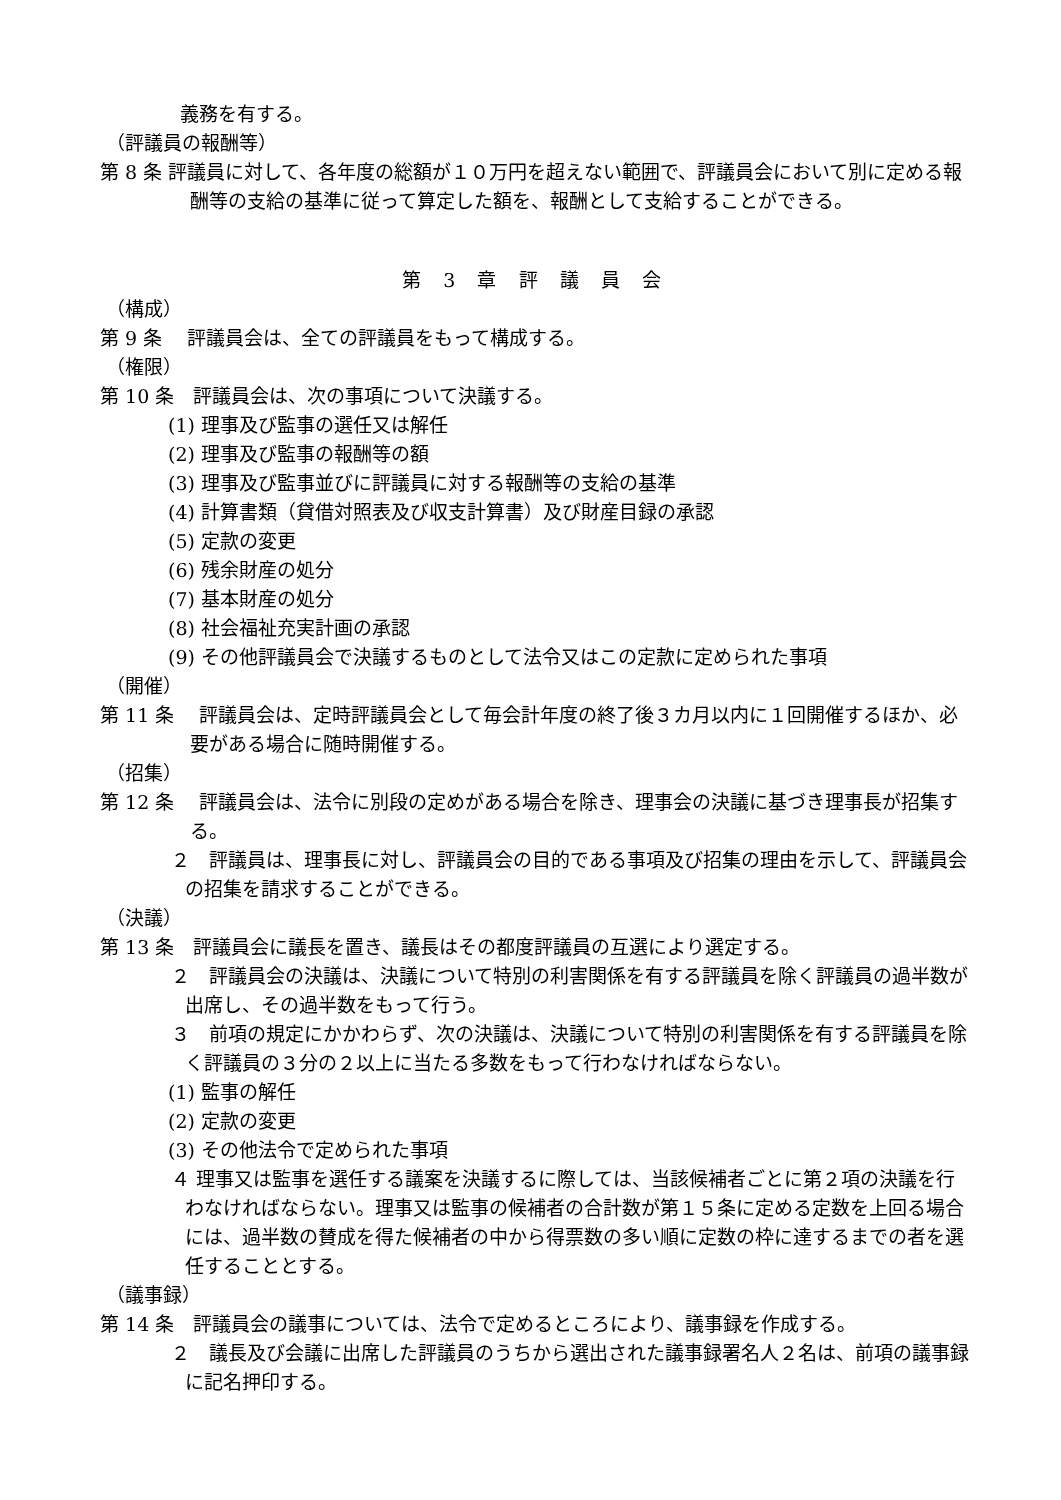義務を有する。
（評議員の報酬等）
第 8 条 評議員に対して、各年度の総額が１０万円を超えない範囲で、評議員会において別に定める報酬等の支給の基準に従って算定した額を、報酬として支給することができる。
第 3 章 評 議 員 会
（構成）
第 9 条　 評議員会は、全ての評議員をもって構成する。
（権限）
第 10 条　評議員会は、次の事項について決議する。
(1) 理事及び監事の選任又は解任
(2) 理事及び監事の報酬等の額
(3) 理事及び監事並びに評議員に対する報酬等の支給の基準
(4) 計算書類（貸借対照表及び収支計算書）及び財産目録の承認
(5) 定款の変更
(6) 残余財産の処分
(7) 基本財産の処分
(8) 社会福祉充実計画の承認
(9) その他評議員会で決議するものとして法令又はこの定款に定められた事項
（開催）
第 11 条　 評議員会は、定時評議員会として毎会計年度の終了後３カ月以内に１回開催するほか、必要がある場合に随時開催する。
（招集）
第 12 条　 評議員会は、法令に別段の定めがある場合を除き、理事会の決議に基づき理事長が招集する。
２　評議員は、理事長に対し、評議員会の目的である事項及び招集の理由を示して、評議員会の招集を請求することができる。
（決議）
第 13 条　評議員会に議長を置き、議長はその都度評議員の互選により選定する。
２　評議員会の決議は、決議について特別の利害関係を有する評議員を除く評議員の過半数が出席し、その過半数をもって行う。
３　前項の規定にかかわらず、次の決議は、決議について特別の利害関係を有する評議員を除く評議員の３分の２以上に当たる多数をもって行わなければならない。
(1) 監事の解任
(2) 定款の変更
(3) その他法令で定められた事項
４ 理事又は監事を選任する議案を決議するに際しては、当該候補者ごとに第２項の決議を行わなければならない。理事又は監事の候補者の合計数が第１５条に定める定数を上回る場合には、過半数の賛成を得た候補者の中から得票数の多い順に定数の枠に達するまでの者を選任することとする。
（議事録）
第 14 条　評議員会の議事については、法令で定めるところにより、議事録を作成する。
２　議長及び会議に出席した評議員のうちから選出された議事録署名人２名は、前項の議事録に記名押印する。